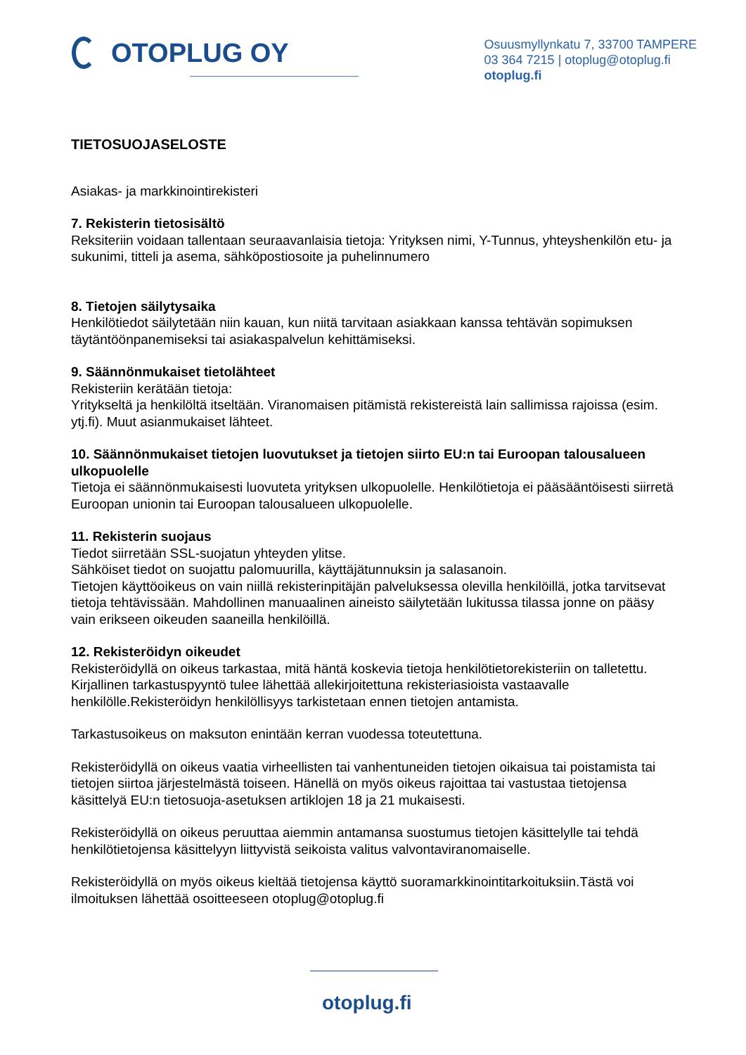OTOPLUG OY
Osuusmyllynkatu 7, 33700 TAMPERE
03 364 7215 | otoplug@otoplug.fi
otoplug.fi
TIETOSUOJASELOSTE
Asiakas- ja markkinointirekisteri
7. Rekisterin tietosisältö
Reksiteriin voidaan tallentaan seuraavanlaisia tietoja: Yrityksen nimi, Y-Tunnus, yhteyshenkilön etu- ja sukunimi, titteli ja asema, sähköpostiosoite ja puhelinnumero
8. Tietojen säilytysaika
Henkilötiedot säilytetään niin kauan, kun niitä tarvitaan asiakkaan kanssa tehtävän sopimuksen täytäntöönpanemiseksi tai asiakaspalvelun kehittämiseksi.
9. Säännönmukaiset tietolähteet
Rekisteriin kerätään tietoja:
Yritykseltä ja henkilöltä itseltään. Viranomaisen pitämistä rekistereistä lain sallimissa rajoissa (esim. ytj.fi). Muut asianmukaiset lähteet.
10. Säännönmukaiset tietojen luovutukset ja tietojen siirto EU:n tai Euroopan talousalueen ulkopuolelle
Tietoja ei säännönmukaisesti luovuteta yrityksen ulkopuolelle. Henkilötietoja ei pääsääntöisesti siirretä Euroopan unionin tai Euroopan talousalueen ulkopuolelle.
11. Rekisterin suojaus
Tiedot siirretään SSL-suojatun yhteyden ylitse.
Sähköiset tiedot on suojattu palomuurilla, käyttäjätunnuksin ja salasanoin.
Tietojen käyttöoikeus on vain niillä rekisterinpitäjän palveluksessa olevilla henkilöillä, jotka tarvitsevat tietoja tehtävissään. Mahdollinen manuaalinen aineisto säilytetään lukitussa tilassa jonne on pääsy vain erikseen oikeuden saaneilla henkilöillä.
12. Rekisteröidyn oikeudet
Rekisteröidyllä on oikeus tarkastaa, mitä häntä koskevia tietoja henkilötietorekisteriin on talletettu. Kirjallinen tarkastuspyyntö tulee lähettää allekirjoitettuna rekisteriasioista vastaavalle henkilölle.Rekisteröidyn henkilöllisyys tarkistetaan ennen tietojen antamista.
Tarkastusoikeus on maksuton enintään kerran vuodessa toteutettuna.
Rekisteröidyllä on oikeus vaatia virheellisten tai vanhentuneiden tietojen oikaisua tai poistamista tai tietojen siirtoa järjestelmästä toiseen. Hänellä on myös oikeus rajoittaa tai vastustaa tietojensa käsittelyä EU:n tietosuoja-asetuksen artiklojen 18 ja 21 mukaisesti.
Rekisteröidyllä on oikeus peruuttaa aiemmin antamansa suostumus tietojen käsittelylle tai tehdä henkilötietojensa käsittelyyn liittyvistä seikoista valitus valvontaviranomaiselle.
Rekisteröidyllä on myös oikeus kieltää tietojensa käyttö suoramarkkinointitarkoituksiin.Tästä voi ilmoituksen lähettää osoitteeseen otoplug@otoplug.fi
otoplug.fi